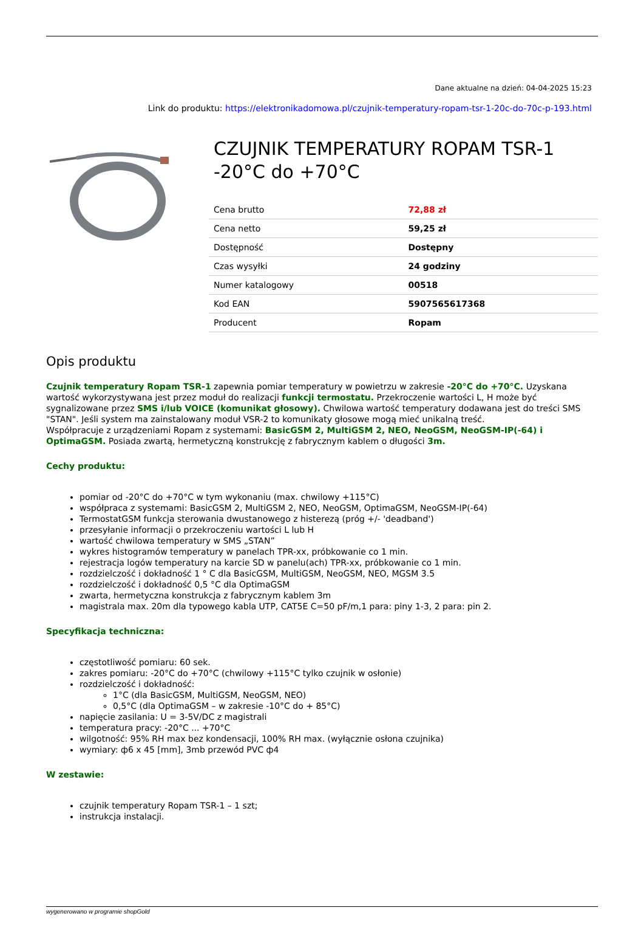Dane aktualne na dzień: 04-04-2025 15:23
Link do produktu: https://elektronikadomowa.pl/czujnik-temperatury-ropam-tsr-1-20c-do-70c-p-193.html
CZUJNIK TEMPERATURY ROPAM TSR-1 -20°C do +70°C
| Cena brutto | 72,88 zł |
| Cena netto | 59,25 zł |
| Dostępność | Dostępny |
| Czas wysyłki | 24 godziny |
| Numer katalogowy | 00518 |
| Kod EAN | 5907565617368 |
| Producent | Ropam |
Opis produktu
Czujnik temperatury Ropam TSR-1 zapewnia pomiar temperatury w powietrzu w zakresie -20°C do +70°C. Uzyskana wartość wykorzystywana jest przez moduł do realizacji funkcji termostatu. Przekroczenie wartości L, H może być sygnalizowane przez SMS i/lub VOICE (komunikat głosowy). Chwilowa wartość temperatury dodawana jest do treści SMS "STAN". Jeśli system ma zainstalowany moduł VSR-2 to komunikaty głosowe mogą mieć unikalną treść.
Współpracuje z urządzeniami Ropam z systemami: BasicGSM 2, MultiGSM 2, NEO, NeoGSM, NeoGSM-IP(-64) i OptimaGSM. Posiada zwartą, hermetyczną konstrukcję z fabrycznym kablem o długości 3m.
Cechy produktu:
pomiar od -20°C do +70°C w tym wykonaniu (max. chwilowy +115°C)
współpraca z systemami: BasicGSM 2, MultiGSM 2, NEO, NeoGSM, OptimaGSM, NeoGSM-IP(-64)
TermostatGSM funkcja sterowania dwustanowego z histerezą (próg +/- 'deadband')
przesyłanie informacji o przekroczeniu wartości L lub H
wartość chwilowa temperatury w SMS „STAN”
wykres histogramów temperatury w panelach TPR-xx, próbkowanie co 1 min.
rejestracja logów temperatury na karcie SD w panelu(ach) TPR-xx, próbkowanie co 1 min.
rozdzielczość i dokładność 1 ° C dla BasicGSM, MultiGSM, NeoGSM, NEO, MGSM 3.5
rozdzielczość i dokładność 0,5 °C dla OptimaGSM
zwarta, hermetyczna konstrukcja z fabrycznym kablem 3m
magistrala max. 20m dla typowego kabla UTP, CAT5E C=50 pF/m,1 para: piny 1-3, 2 para: pin 2.
Specyfikacja techniczna:
częstotliwość pomiaru: 60 sek.
zakres pomiaru: -20°C do +70°C (chwilowy +115°C tylko czujnik w osłonie)
rozdzielczość i dokładność:
1°C (dla BasicGSM, MultiGSM, NeoGSM, NEO)
0,5°C (dla OptimaGSM – w zakresie -10°C do + 85°C)
napięcie zasilania: U = 3-5V/DC z magistrali
temperatura pracy: -20°C ... +70°C
wilgotność: 95% RH max bez kondensacji, 100% RH max. (wyłącznie osłona czujnika)
wymiary: ф6 x 45 [mm], 3mb przewód PVC ф4
W zestawie:
czujnik temperatury Ropam TSR-1 – 1 szt;
instrukcja instalacji.
wygenerowano w programie shopGold